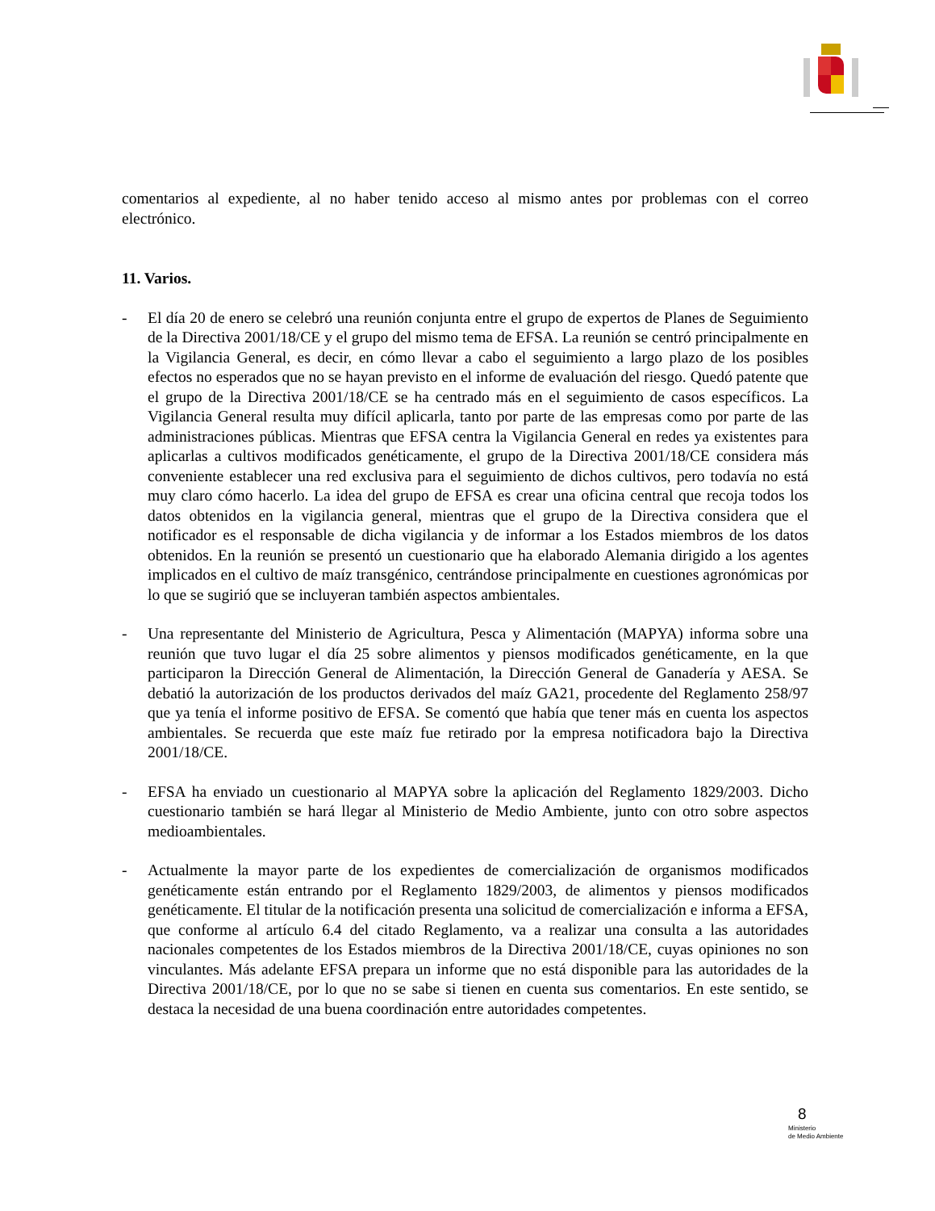comentarios al expediente, al no haber tenido acceso al mismo antes por problemas con el correo electrónico.
11. Varios.
- El día 20 de enero se celebró una reunión conjunta entre el grupo de expertos de Planes de Seguimiento de la Directiva 2001/18/CE y el grupo del mismo tema de EFSA. La reunión se centró principalmente en la Vigilancia General, es decir, en cómo llevar a cabo el seguimiento a largo plazo de los posibles efectos no esperados que no se hayan previsto en el informe de evaluación del riesgo. Quedó patente que el grupo de la Directiva 2001/18/CE se ha centrado más en el seguimiento de casos específicos. La Vigilancia General resulta muy difícil aplicarla, tanto por parte de las empresas como por parte de las administraciones públicas. Mientras que EFSA centra la Vigilancia General en redes ya existentes para aplicarlas a cultivos modificados genéticamente, el grupo de la Directiva 2001/18/CE considera más conveniente establecer una red exclusiva para el seguimiento de dichos cultivos, pero todavía no está muy claro cómo hacerlo. La idea del grupo de EFSA es crear una oficina central que recoja todos los datos obtenidos en la vigilancia general, mientras que el grupo de la Directiva considera que el notificador es el responsable de dicha vigilancia y de informar a los Estados miembros de los datos obtenidos. En la reunión se presentó un cuestionario que ha elaborado Alemania dirigido a los agentes implicados en el cultivo de maíz transgénico, centrándose principalmente en cuestiones agronómicas por lo que se sugirió que se incluyeran también aspectos ambientales.
- Una representante del Ministerio de Agricultura, Pesca y Alimentación (MAPYA) informa sobre una reunión que tuvo lugar el día 25 sobre alimentos y piensos modificados genéticamente, en la que participaron la Dirección General de Alimentación, la Dirección General de Ganadería y AESA. Se debatió la autorización de los productos derivados del maíz GA21, procedente del Reglamento 258/97 que ya tenía el informe positivo de EFSA. Se comentó que había que tener más en cuenta los aspectos ambientales. Se recuerda que este maíz fue retirado por la empresa notificadora bajo la Directiva 2001/18/CE.
- EFSA ha enviado un cuestionario al MAPYA sobre la aplicación del Reglamento 1829/2003. Dicho cuestionario también se hará llegar al Ministerio de Medio Ambiente, junto con otro sobre aspectos medioambientales.
- Actualmente la mayor parte de los expedientes de comercialización de organismos modificados genéticamente están entrando por el Reglamento 1829/2003, de alimentos y piensos modificados genéticamente. El titular de la notificación presenta una solicitud de comercialización e informa a EFSA, que conforme al artículo 6.4 del citado Reglamento, va a realizar una consulta a las autoridades nacionales competentes de los Estados miembros de la Directiva 2001/18/CE, cuyas opiniones no son vinculantes. Más adelante EFSA prepara un informe que no está disponible para las autoridades de la Directiva 2001/18/CE, por lo que no se sabe si tienen en cuenta sus comentarios. En este sentido, se destaca la necesidad de una buena coordinación entre autoridades competentes.
8
Ministerio
de Medio Ambiente